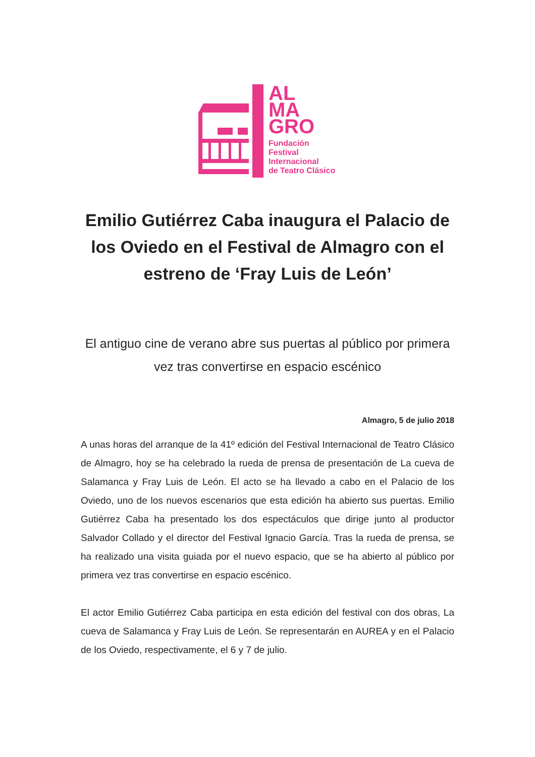AL
MA
GRO
Fundación
Festival
Internacional
de Teatro Clásico
Emilio Gutiérrez Caba inaugura el Palacio de los Oviedo en el Festival de Almagro con el estreno de ‘Fray Luis de León’
El antiguo cine de verano abre sus puertas al público por primera vez tras convertirse en espacio escénico
Almagro, 5 de julio 2018
A unas horas del arranque de la 41º edición del Festival Internacional de Teatro Clásico de Almagro, hoy se ha celebrado la rueda de prensa de presentación de La cueva de Salamanca y Fray Luis de León. El acto se ha llevado a cabo en el Palacio de los Oviedo, uno de los nuevos escenarios que esta edición ha abierto sus puertas. Emilio Gutiérrez Caba ha presentado los dos espectáculos que dirige junto al productor Salvador Collado y el director del Festival Ignacio García. Tras la rueda de prensa, se ha realizado una visita guiada por el nuevo espacio, que se ha abierto al público por primera vez tras convertirse en espacio escénico.
El actor Emilio Gutiérrez Caba participa en esta edición del festival con dos obras, La cueva de Salamanca y Fray Luis de León. Se representarán en AUREA y en el Palacio de los Oviedo, respectivamente, el 6 y 7 de julio.